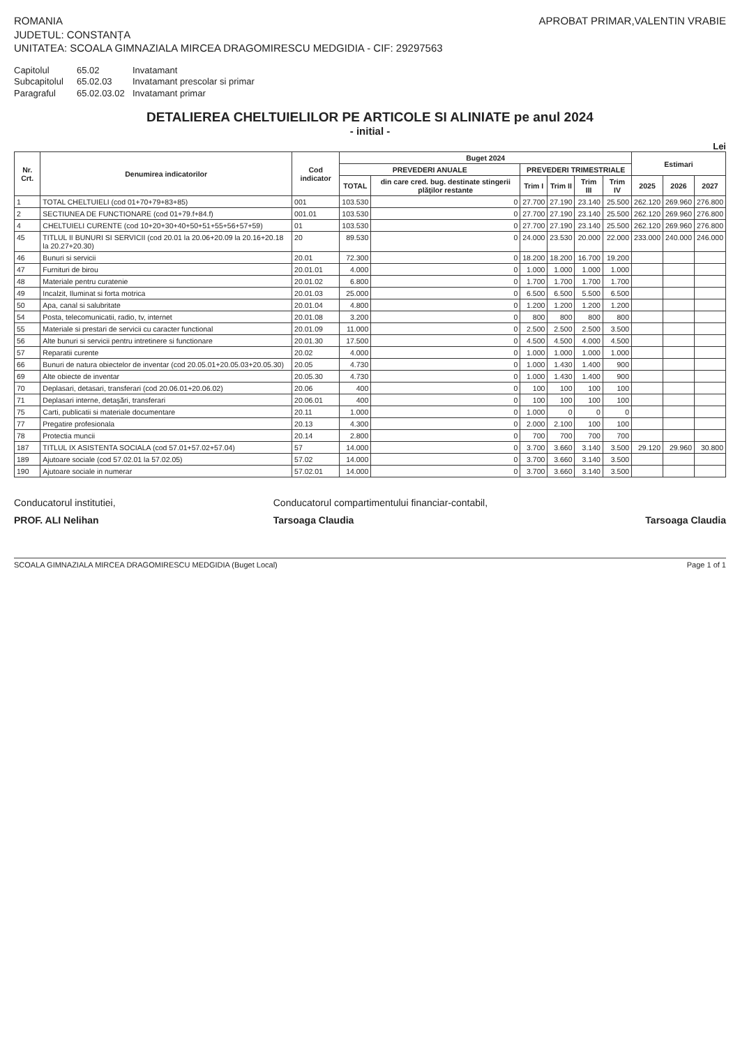ROMANIA
JUDETUL: CONSTANȚA
UNITATEA: SCOALA GIMNAZIALA MIRCEA DRAGOMIRESCU MEDGIDIA - CIF: 29297563
APROBAT PRIMAR,VALENTIN VRABIE
Capitolul 65.02 Invatamant Subcapitolul 65.02.03 Invatamant prescolar si primar Paragraful 65.02.03.02 Invatamant primar
DETALIEREA CHELTUIELILOR PE ARTICOLE SI ALINIATE pe anul 2024
- initial -
Lei
| Nr. Crt. | Denumirea indicatorilor | Cod indicator | Buget 2024 | | | | | | Estimari | | |
| --- | --- | --- | --- | --- | --- | --- | --- | --- | --- | --- | --- |
| | | | PREVEDERI ANUALE | | PREVEDERI TRIMESTRIALE | | | | | | |
| | | | TOTAL | din care cred. bug. destinate stingerii plăţilor restante | Trim I | Trim II | Trim III | Trim IV | 2025 | 2026 | 2027 |
| 1 | TOTAL CHELTUIELI (cod 01+70+79+83+85) | 001 | 103.530 | 0 | 27.700 | 27.190 | 23.140 | 25.500 | 262.120 | 269.960 | 276.800 |
| 2 | SECTIUNEA DE FUNCTIONARE (cod 01+79.f+84.f) | 001.01 | 103.530 | 0 | 27.700 | 27.190 | 23.140 | 25.500 | 262.120 | 269.960 | 276.800 |
| 4 | CHELTUIELI CURENTE (cod 10+20+30+40+50+51+55+56+57+59) | 01 | 103.530 | 0 | 27.700 | 27.190 | 23.140 | 25.500 | 262.120 | 269.960 | 276.800 |
| 45 | TITLUL II BUNURI SI SERVICII (cod 20.01 la 20.06+20.09 la 20.16+20.18 la 20.27+20.30) | 20 | 89.530 | 0 | 24.000 | 23.530 | 20.000 | 22.000 | 233.000 | 240.000 | 246.000 |
| 46 | Bunuri si servicii | 20.01 | 72.300 | 0 | 18.200 | 18.200 | 16.700 | 19.200 | | | |
| 47 | Furnituri de birou | 20.01.01 | 4.000 | 0 | 1.000 | 1.000 | 1.000 | 1.000 | | | |
| 48 | Materiale pentru curatenie | 20.01.02 | 6.800 | 0 | 1.700 | 1.700 | 1.700 | 1.700 | | | |
| 49 | Incalzit, Iluminat si forta motrica | 20.01.03 | 25.000 | 0 | 6.500 | 6.500 | 5.500 | 6.500 | | | |
| 50 | Apa, canal si salubritate | 20.01.04 | 4.800 | 0 | 1.200 | 1.200 | 1.200 | 1.200 | | | |
| 54 | Posta, telecomunicatii, radio, tv, internet | 20.01.08 | 3.200 | 0 | 800 | 800 | 800 | 800 | | | |
| 55 | Materiale si prestari de servicii cu caracter functional | 20.01.09 | 11.000 | 0 | 2.500 | 2.500 | 2.500 | 3.500 | | | |
| 56 | Alte bunuri si servicii pentru intretinere si functionare | 20.01.30 | 17.500 | 0 | 4.500 | 4.500 | 4.000 | 4.500 | | | |
| 57 | Reparatii curente | 20.02 | 4.000 | 0 | 1.000 | 1.000 | 1.000 | 1.000 | | | |
| 66 | Bunuri de natura obiectelor de inventar (cod 20.05.01+20.05.03+20.05.30) | 20.05 | 4.730 | 0 | 1.000 | 1.430 | 1.400 | 900 | | | |
| 69 | Alte obiecte de inventar | 20.05.30 | 4.730 | 0 | 1.000 | 1.430 | 1.400 | 900 | | | |
| 70 | Deplasari, detasari, transferari (cod 20.06.01+20.06.02) | 20.06 | 400 | 0 | 100 | 100 | 100 | 100 | | | |
| 71 | Deplasari interne, detaşări, transferari | 20.06.01 | 400 | 0 | 100 | 100 | 100 | 100 | | | |
| 75 | Carti, publicatii si materiale documentare | 20.11 | 1.000 | 0 | 1.000 | 0 | 0 | 0 | | | |
| 77 | Pregatire profesionala | 20.13 | 4.300 | 0 | 2.000 | 2.100 | 100 | 100 | | | |
| 78 | Protectia muncii | 20.14 | 2.800 | 0 | 700 | 700 | 700 | 700 | | | |
| 187 | TITLUL IX ASISTENTA SOCIALA (cod 57.01+57.02+57.04) | 57 | 14.000 | 0 | 3.700 | 3.660 | 3.140 | 3.500 | 29.120 | 29.960 | 30.800 |
| 189 | Ajutoare sociale (cod 57.02.01 la 57.02.05) | 57.02 | 14.000 | 0 | 3.700 | 3.660 | 3.140 | 3.500 | | | |
| 190 | Ajutoare sociale in numerar | 57.02.01 | 14.000 | 0 | 3.700 | 3.660 | 3.140 | 3.500 | | | |
Conducatorul institutiei,
PROF. ALI Nelihan
Conducatorul compartimentului financiar-contabil,
Tarsoaga Claudia
Tarsoaga Claudia
SCOALA GIMNAZIALA MIRCEA DRAGOMIRESCU MEDGIDIA (Buget Local) Page 1 of 1